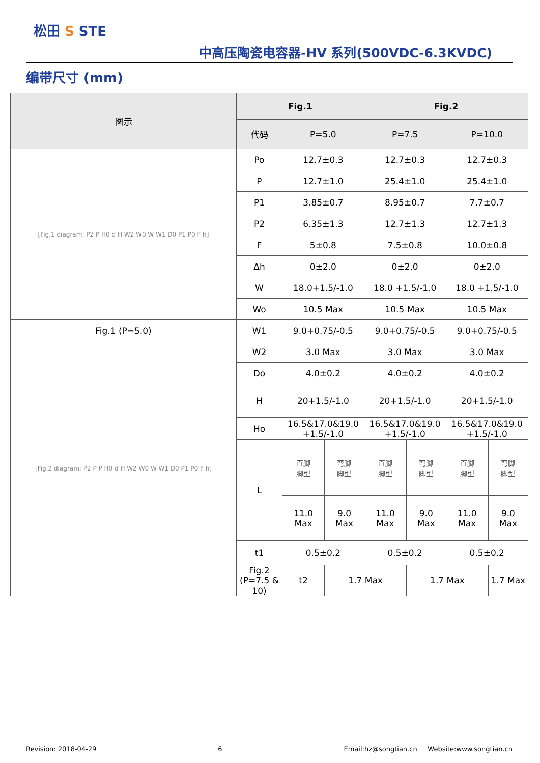松田 S STE
中高压陶瓷电容器-HV 系列(500VDC-6.3KVDC)
编带尺寸 (mm)
| 图示 | Fig.1 | | | Fig.2 | | | |
| --- | --- | --- | --- | --- | --- | --- | --- |
| | 代码 | P=5.0 | | P=7.5 | | P=10.0 | |
| [Fig.1 diagram: P2 P H0 d H W2 W0 W W1 D0 P1 P0 F h] | Po | 12.7±0.3 | | 12.7±0.3 | | 12.7±0.3 | |
| | P | 12.7±1.0 | | 25.4±1.0 | | 25.4±1.0 | |
| | P1 | 3.85±0.7 | | 8.95±0.7 | | 7.7±0.7 | |
| | P2 | 6.35±1.3 | | 12.7±1.3 | | 12.7±1.3 | |
| | F | 5±0.8 | | 7.5±0.8 | | 10.0±0.8 | |
| | Δh | 0±2.0 | | 0±2.0 | | 0±2.0 | |
| | W | 18.0+1.5/-1.0 | | 18.0 +1.5/-1.0 | | 18.0 +1.5/-1.0 | |
| | Wo | 10.5 Max | | 10.5 Max | | 10.5 Max | |
| Fig.1 (P=5.0) | W1 | 9.0+0.75/-0.5 | | 9.0+0.75/-0.5 | | 9.0+0.75/-0.5 | |
| [Fig.2 diagram: P2 P P H0 d H W2 W0 W W1 D0 P1 P0 F h] | W2 | 3.0 Max | | 3.0 Max | | 3.0 Max | |
| | Do | 4.0±0.2 | | 4.0±0.2 | | 4.0±0.2 | |
| | H | 20+1.5/-1.0 | | 20+1.5/-1.0 | | 20+1.5/-1.0 | |
| | Ho | 16.5&17.0&19.0 +1.5/-1.0 | | 16.5&17.0&19.0 +1.5/-1.0 | | 16.5&17.0&19.0 +1.5/-1.0 | |
| | L | 直脚 脚型 | 弯脚 脚型 | 直脚 脚型 | 弯脚 脚型 | 直脚 脚型 | 弯脚 脚型 |
| | | 11.0 Max | 9.0 Max | 11.0 Max | 9.0 Max | 11.0 Max | 9.0 Max |
| | t1 | 0.5±0.2 | | 0.5±0.2 | | 0.5±0.2 | |
| | Fig.2 (P=7.5 & 10) | t2 | 1.7 Max | | 1.7 Max | | 1.7 Max |
Revision: 2018-04-29 6 Email:hz@songtian.cn Website:www.songtian.cn